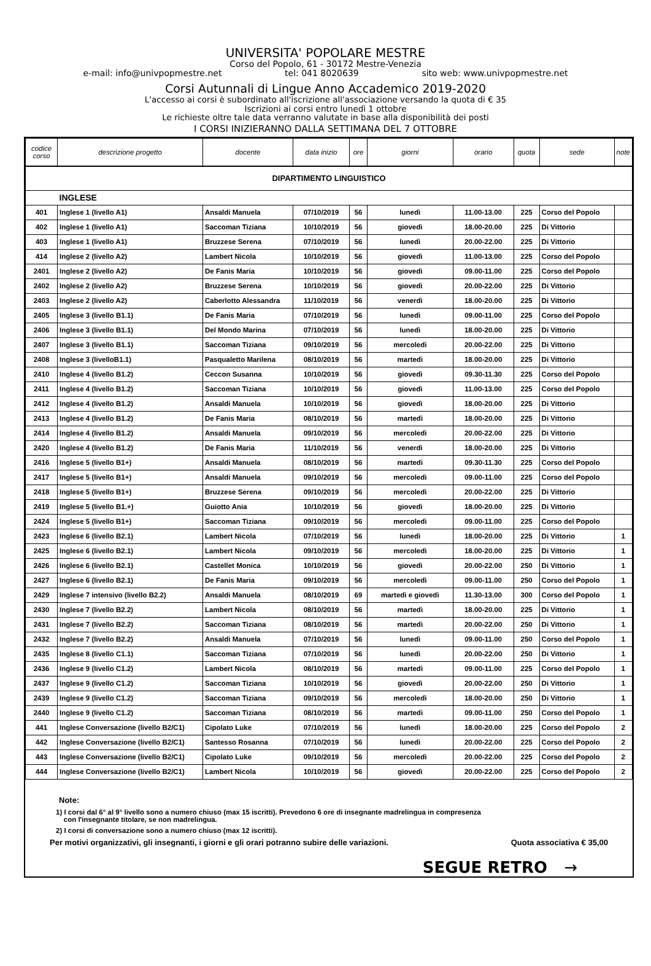UNIVERSITA' POPOLARE MESTRE
Corso del Popolo, 61 - 30172 Mestre-Venezia
e-mail: info@univpopmestre.net tel: 041 8020639 sito web: www.univpopmestre.net
Corsi Autunnali di Lingue Anno Accademico 2019-2020
L'accesso ai corsi è subordinato all'iscrizione all'associazione versando la quota di € 35
Iscrizioni ai corsi entro lunedì 1 ottobre
Le richieste oltre tale data verranno valutate in base alla disponibilità dei posti
I CORSI INIZIERANNO DALLA SETTIMANA DEL 7 OTTOBRE
| codice corso | descrizione progetto | docente | data inizio | ore | giorni | orario | quota | sede | note |
| --- | --- | --- | --- | --- | --- | --- | --- | --- | --- |
| DIPARTIMENTO LINGUISTICO | | | | | | | | | |
| | INGLESE | | | | | | | | |
| 401 | Inglese 1 (livello A1) | Ansaldi Manuela | 07/10/2019 | 56 | lunedì | 11.00-13.00 | 225 | Corso del Popolo | |
| 402 | Inglese 1 (livello A1) | Saccoman Tiziana | 10/10/2019 | 56 | giovedì | 18.00-20.00 | 225 | Di Vittorio | |
| 403 | Inglese 1 (livello A1) | Bruzzese Serena | 07/10/2019 | 56 | lunedì | 20.00-22.00 | 225 | Di Vittorio | |
| 414 | Inglese 2 (livello A2) | Lambert Nicola | 10/10/2019 | 56 | giovedì | 11.00-13.00 | 225 | Corso del Popolo | |
| 2401 | Inglese 2 (livello A2) | De Fanis Maria | 10/10/2019 | 56 | giovedì | 09.00-11.00 | 225 | Corso del Popolo | |
| 2402 | Inglese 2 (livello A2) | Bruzzese Serena | 10/10/2019 | 56 | giovedì | 20.00-22.00 | 225 | Di Vittorio | |
| 2403 | Inglese 2 (livello A2) | Caberlotto Alessandra | 11/10/2019 | 56 | venerdì | 18.00-20.00 | 225 | Di Vittorio | |
| 2405 | Inglese 3 (livello B1.1) | De Fanis Maria | 07/10/2019 | 56 | lunedì | 09.00-11.00 | 225 | Corso del Popolo | |
| 2406 | Inglese 3 (livello B1.1) | Del Mondo Marina | 07/10/2019 | 56 | lunedì | 18.00-20.00 | 225 | Di Vittorio | |
| 2407 | Inglese 3 (livello B1.1) | Saccoman Tiziana | 09/10/2019 | 56 | mercoledì | 20.00-22.00 | 225 | Di Vittorio | |
| 2408 | Inglese 3 (livelloB1.1) | Pasqualetto Marilena | 08/10/2019 | 56 | martedì | 18.00-20.00 | 225 | Di Vittorio | |
| 2410 | Inglese 4 (livello B1.2) | Ceccon Susanna | 10/10/2019 | 56 | giovedì | 09.30-11.30 | 225 | Corso del Popolo | |
| 2411 | Inglese 4 (livello B1.2) | Saccoman Tiziana | 10/10/2019 | 56 | giovedì | 11.00-13.00 | 225 | Corso del Popolo | |
| 2412 | Inglese 4 (livello B1.2) | Ansaldi Manuela | 10/10/2019 | 56 | giovedì | 18.00-20.00 | 225 | Di Vittorio | |
| 2413 | Inglese 4 (livello B1.2) | De Fanis Maria | 08/10/2019 | 56 | martedì | 18.00-20.00 | 225 | Di Vittorio | |
| 2414 | Inglese 4 (livello B1.2) | Ansaldi Manuela | 09/10/2019 | 56 | mercoledì | 20.00-22.00 | 225 | Di Vittorio | |
| 2420 | Inglese 4 (livello B1.2) | De Fanis Maria | 11/10/2019 | 56 | venerdì | 18.00-20.00 | 225 | Di Vittorio | |
| 2416 | Inglese 5 (livello B1+) | Ansaldi Manuela | 08/10/2019 | 56 | martedì | 09.30-11.30 | 225 | Corso del Popolo | |
| 2417 | Inglese 5 (livello B1+) | Ansaldi Manuela | 09/10/2019 | 56 | mercoledì | 09.00-11.00 | 225 | Corso del Popolo | |
| 2418 | Inglese 5 (livello B1+) | Bruzzese Serena | 09/10/2019 | 56 | mercoledì | 20.00-22.00 | 225 | Di Vittorio | |
| 2419 | Inglese 5 (livello B1.+) | Guiotto Ania | 10/10/2019 | 56 | giovedì | 18.00-20.00 | 225 | Di Vittorio | |
| 2424 | Inglese 5 (livello B1+) | Saccoman Tiziana | 09/10/2019 | 56 | mercoledì | 09.00-11.00 | 225 | Corso del Popolo | |
| 2423 | Inglese 6 (livello B2.1) | Lambert Nicola | 07/10/2019 | 56 | lunedì | 18.00-20.00 | 225 | Di Vittorio | 1 |
| 2425 | Inglese 6 (livello B2.1) | Lambert Nicola | 09/10/2019 | 56 | mercoledì | 18.00-20.00 | 225 | Di Vittorio | 1 |
| 2426 | Inglese 6 (livello B2.1) | Castellet Monica | 10/10/2019 | 56 | giovedì | 20.00-22.00 | 250 | Di Vittorio | 1 |
| 2427 | Inglese 6 (livello B2.1) | De Fanis Maria | 09/10/2019 | 56 | mercoledì | 09.00-11.00 | 250 | Corso del Popolo | 1 |
| 2429 | Inglese 7 intensivo (livello B2.2) | Ansaldi Manuela | 08/10/2019 | 69 | martedì e giovedì | 11.30-13.00 | 300 | Corso del Popolo | 1 |
| 2430 | Inglese 7 (livello B2.2) | Lambert Nicola | 08/10/2019 | 56 | martedì | 18.00-20.00 | 225 | Di Vittorio | 1 |
| 2431 | Inglese 7 (livello B2.2) | Saccoman Tiziana | 08/10/2019 | 56 | martedì | 20.00-22.00 | 250 | Di Vittorio | 1 |
| 2432 | Inglese 7 (livello B2.2) | Ansaldi Manuela | 07/10/2019 | 56 | lunedì | 09.00-11.00 | 250 | Corso del Popolo | 1 |
| 2435 | Inglese 8 (livello C1.1) | Saccoman Tiziana | 07/10/2019 | 56 | lunedì | 20.00-22.00 | 250 | Di Vittorio | 1 |
| 2436 | Inglese 9 (livello C1.2) | Lambert Nicola | 08/10/2019 | 56 | martedì | 09.00-11.00 | 225 | Corso del Popolo | 1 |
| 2437 | Inglese 9 (livello C1.2) | Saccoman Tiziana | 10/10/2019 | 56 | giovedì | 20.00-22.00 | 250 | Di Vittorio | 1 |
| 2439 | Inglese 9 (livello C1.2) | Saccoman Tiziana | 09/10/2019 | 56 | mercoledì | 18.00-20.00 | 250 | Di Vittorio | 1 |
| 2440 | Inglese 9 (livello C1.2) | Saccoman Tiziana | 08/10/2019 | 56 | martedì | 09.00-11.00 | 250 | Corso del Popolo | 1 |
| 441 | Inglese Conversazione (livello B2/C1) | Cipolato Luke | 07/10/2019 | 56 | lunedì | 18.00-20.00 | 225 | Corso del Popolo | 2 |
| 442 | Inglese Conversazione (livello B2/C1) | Santesso Rosanna | 07/10/2019 | 56 | lunedì | 20.00-22.00 | 225 | Corso del Popolo | 2 |
| 443 | Inglese Conversazione (livello B2/C1) | Cipolato Luke | 09/10/2019 | 56 | mercoledì | 20.00-22.00 | 225 | Corso del Popolo | 2 |
| 444 | Inglese Conversazione (livello B2/C1) | Lambert Nicola | 10/10/2019 | 56 | giovedì | 20.00-22.00 | 225 | Corso del Popolo | 2 |
Note:
1) I corsi dal 6° al 9° livello sono a numero chiuso (max 15 iscritti). Prevedono 6 ore di insegnante madrelingua in compresenza
con l'insegnante titolare, se non madrelingua.
2) I corsi di conversazione sono a numero chiuso (max 12 iscritti).
Per motivi organizzativi, gli insegnanti, i giorni e gli orari potranno subire delle variazioni. Quota associativa € 35,00
SEGUE RETRO →